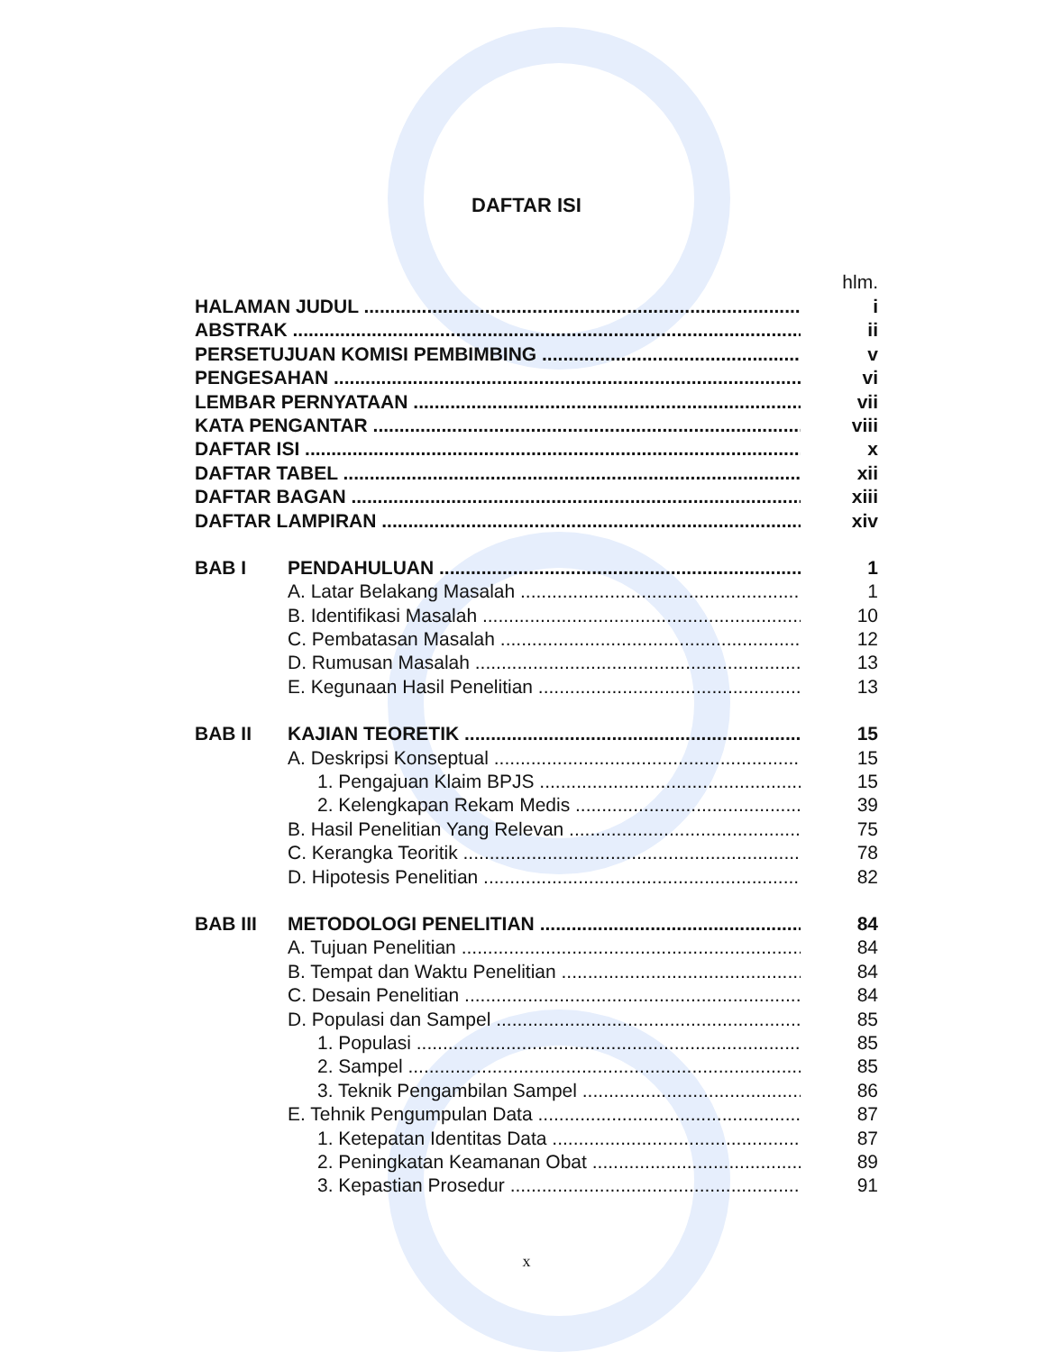DAFTAR ISI
hlm.
HALAMAN JUDUL i
ABSTRAK ii
PERSETUJUAN KOMISI PEMBIMBING v
PENGESAHAN vi
LEMBAR PERNYATAAN vii
KATA PENGANTAR viii
DAFTAR ISI x
DAFTAR TABEL xii
DAFTAR BAGAN xiii
DAFTAR LAMPIRAN xiv
BAB I PENDAHULUAN 1
A. Latar Belakang Masalah 1
B. Identifikasi Masalah 10
C. Pembatasan Masalah 12
D. Rumusan Masalah 13
E. Kegunaan Hasil Penelitian 13
BAB II KAJIAN TEORETIK 15
A. Deskripsi Konseptual 15
1. Pengajuan Klaim BPJS 15
2. Kelengkapan Rekam Medis 39
B. Hasil Penelitian Yang Relevan 75
C. Kerangka Teoritik 78
D. Hipotesis Penelitian 82
BAB III METODOLOGI PENELITIAN 84
A. Tujuan Penelitian 84
B. Tempat dan Waktu Penelitian 84
C. Desain Penelitian 84
D. Populasi dan Sampel 85
1. Populasi 85
2. Sampel 85
3. Teknik Pengambilan Sampel 86
E. Tehnik Pengumpulan Data 87
1. Ketepatan Identitas Data 87
2. Peningkatan Keamanan Obat 89
3. Kepastian Prosedur 91
x